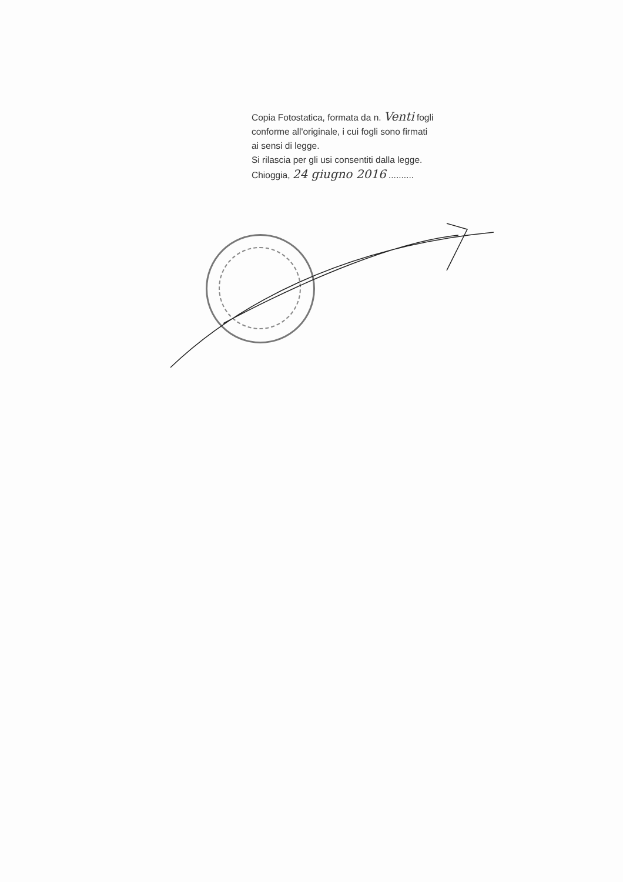Copia Fotostatica, formata da n. Venti fogli
conforme all'originale, i cui fogli sono firmati
ai sensi di legge.
Si rilascia per gli usi consentiti dalla legge.
Chioggia, 24 giugno 2016 ..........